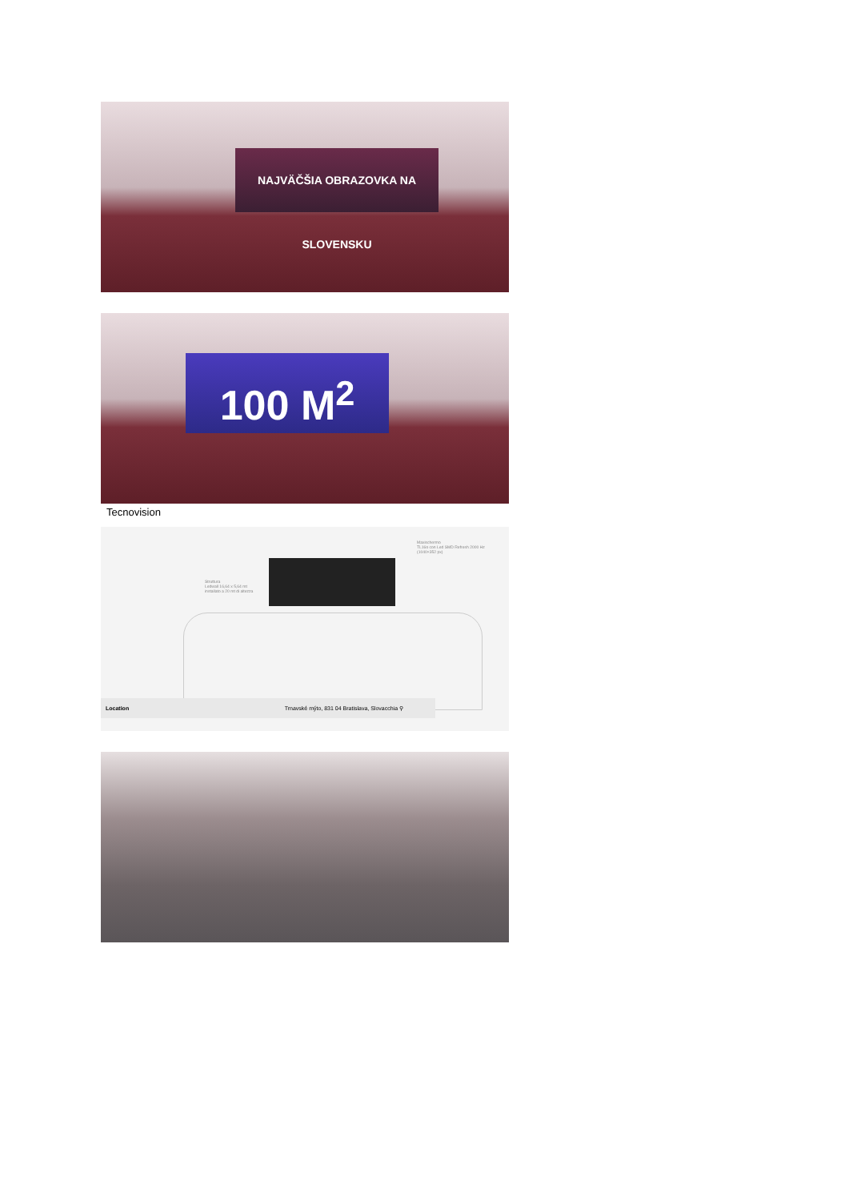NAJVÄČŠIA OBRAZOVKA NA SLOVENSKU
100 M<sup>2</sup>
Tecnovision
Struttura
Ledwall 16,64 x 5,64 mt
installato a 20 mt di altezza
Maxischermo
TL16o con Led SMD Refresh 2000 Hz
(1040×352 px)
Location Trnavské mýto, 831 04 Bratislava, Slovacchia ⚲